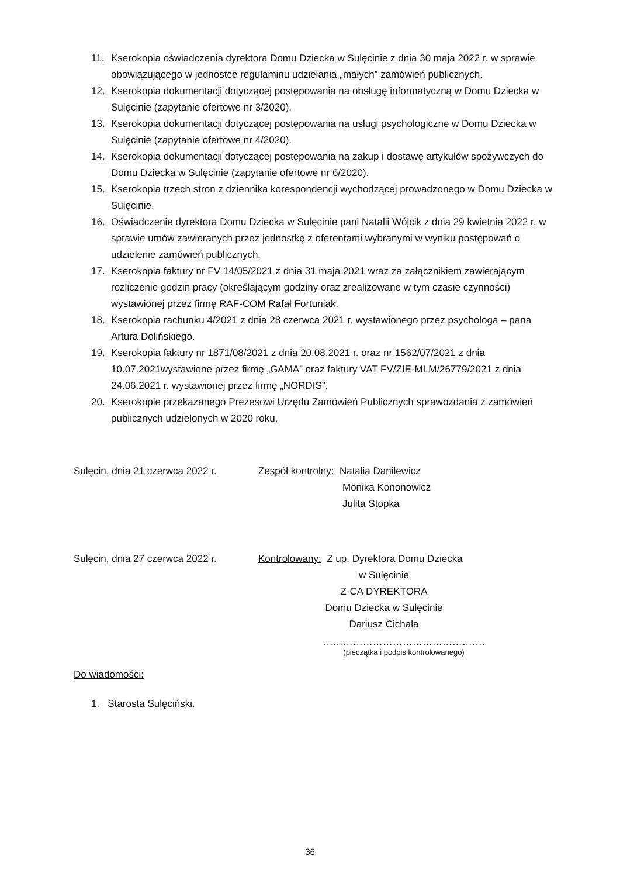11. Kserokopia oświadczenia dyrektora Domu Dziecka w Sulęcinie z dnia 30 maja 2022 r. w sprawie obowiązującego w jednostce regulaminu udzielania „małych” zamówień publicznych.
12. Kserokopia dokumentacji dotyczącej postępowania na obsługę informatyczną w Domu Dziecka w Sulęcinie (zapytanie ofertowe nr 3/2020).
13. Kserokopia dokumentacji dotyczącej postępowania na usługi psychologiczne w Domu Dziecka w Sulęcinie (zapytanie ofertowe nr 4/2020).
14. Kserokopia dokumentacji dotyczącej postępowania na zakup i dostawę artykułów spożywczych do Domu Dziecka w Sulęcinie (zapytanie ofertowe nr 6/2020).
15. Kserokopia trzech stron z dziennika korespondencji wychodzącej prowadzonego w Domu Dziecka w Sulęcinie.
16. Oświadczenie dyrektora Domu Dziecka w Sulęcinie pani Natalii Wójcik z dnia 29 kwietnia 2022 r. w sprawie umów zawieranych przez jednostkę z oferentami wybranymi w wyniku postępowań o udzielenie zamówień publicznych.
17. Kserokopia faktury nr FV 14/05/2021 z dnia 31 maja 2021 wraz za załącznikiem zawierającym rozliczenie godzin pracy (określającym godziny oraz zrealizowane w tym czasie czynności) wystawionej przez firmę RAF-COM Rafał Fortuniak.
18. Kserokopia rachunku 4/2021 z dnia 28 czerwca 2021 r. wystawionego przez psychologa – pana Artura Dolińskiego.
19. Kserokopia faktury nr 1871/08/2021 z dnia 20.08.2021 r. oraz nr 1562/07/2021 z dnia 10.07.2021wystawione przez firmę „GAMA” oraz faktury VAT FV/ZIE-MLM/26779/2021 z dnia 24.06.2021 r. wystawionej przez firmę „NORDIS”.
20. Kserokopie przekazanego Prezesowi Urzędu Zamówień Publicznych sprawozdania z zamówień publicznych udzielonych w 2020 roku.
Sulęcin, dnia 21 czerwca 2022 r.
Zespół kontrolny: Natalia Danilewicz
Monika Kononowicz
Julita Stopka
Sulęcin, dnia 27 czerwca 2022 r.
Kontrolowany: Z up. Dyrektora Domu Dziecka
w Sulęcinie
Z-CA DYREKTORA
Domu Dziecka w Sulęcinie
Dariusz Cichała
………………………………………….
(pieczątka i podpis kontrolowanego)
Do wiadomości:
1. Starosta Sulęciński.
36